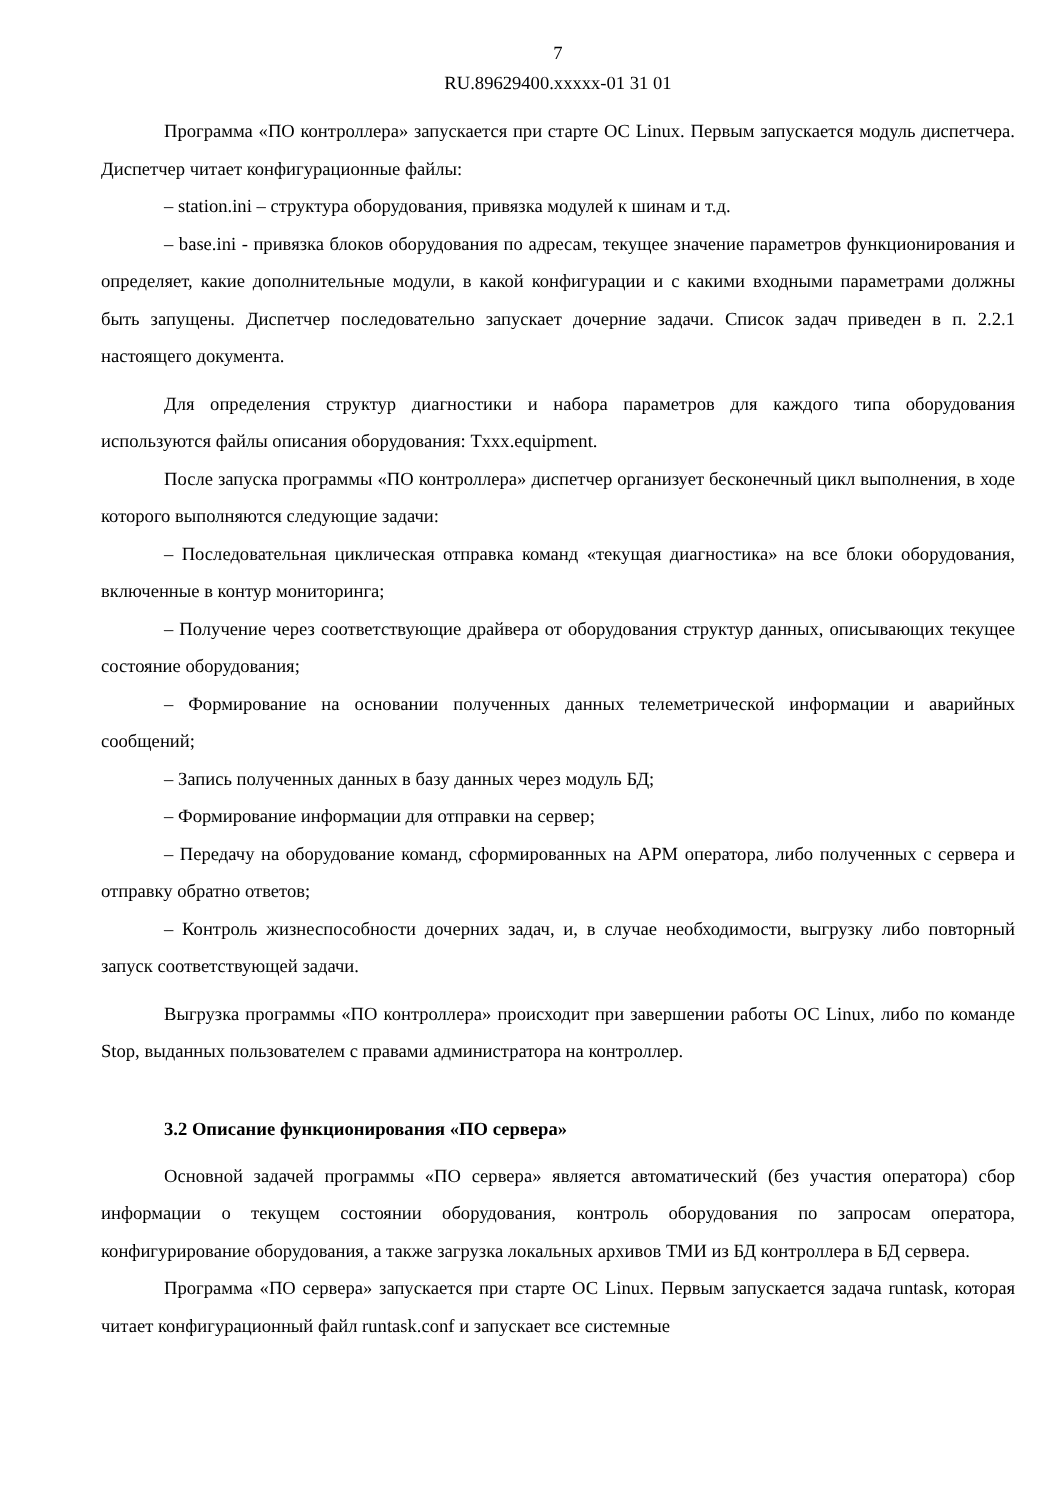7
RU.89629400.xxxxx-01 31 01
Программа «ПО контроллера» запускается при старте ОС Linux. Первым запускается модуль диспетчера. Диспетчер читает конфигурационные файлы:
– station.ini – структура оборудования, привязка модулей к шинам и т.д.
– base.ini - привязка блоков оборудования по адресам, текущее значение параметров функционирования и определяет, какие дополнительные модули, в какой конфигурации и с какими входными параметрами должны быть запущены. Диспетчер последовательно запускает дочерние задачи. Список задач приведен в п. 2.2.1 настоящего документа.
Для определения структур диагностики и набора параметров для каждого типа оборудования используются файлы описания оборудования: Txxx.equipment.
После запуска программы «ПО контроллера» диспетчер организует бесконечный цикл выполнения, в ходе которого выполняются следующие задачи:
– Последовательная циклическая отправка команд «текущая диагностика» на все блоки оборудования, включенные в контур мониторинга;
– Получение через соответствующие драйвера от оборудования структур данных, описывающих текущее состояние оборудования;
– Формирование на основании полученных данных телеметрической информации и аварийных сообщений;
– Запись полученных данных в базу данных через модуль БД;
– Формирование информации для отправки на сервер;
– Передачу на оборудование команд, сформированных на АРМ оператора, либо полученных с сервера и отправку обратно ответов;
– Контроль жизнеспособности дочерних задач, и, в случае необходимости, выгрузку либо повторный запуск соответствующей задачи.
Выгрузка программы «ПО контроллера» происходит при завершении работы ОС Linux, либо по команде Stop, выданных пользователем с правами администратора на контроллер.
3.2 Описание функционирования «ПО сервера»
Основной задачей программы «ПО сервера» является автоматический (без участия оператора) сбор информации о текущем состоянии оборудования, контроль оборудования по запросам оператора, конфигурирование оборудования, а также загрузка локальных архивов ТМИ из БД контроллера в БД сервера.
Программа «ПО сервера» запускается при старте ОС Linux. Первым запускается задача runtask, которая читает конфигурационный файл runtask.conf и запускает все системные